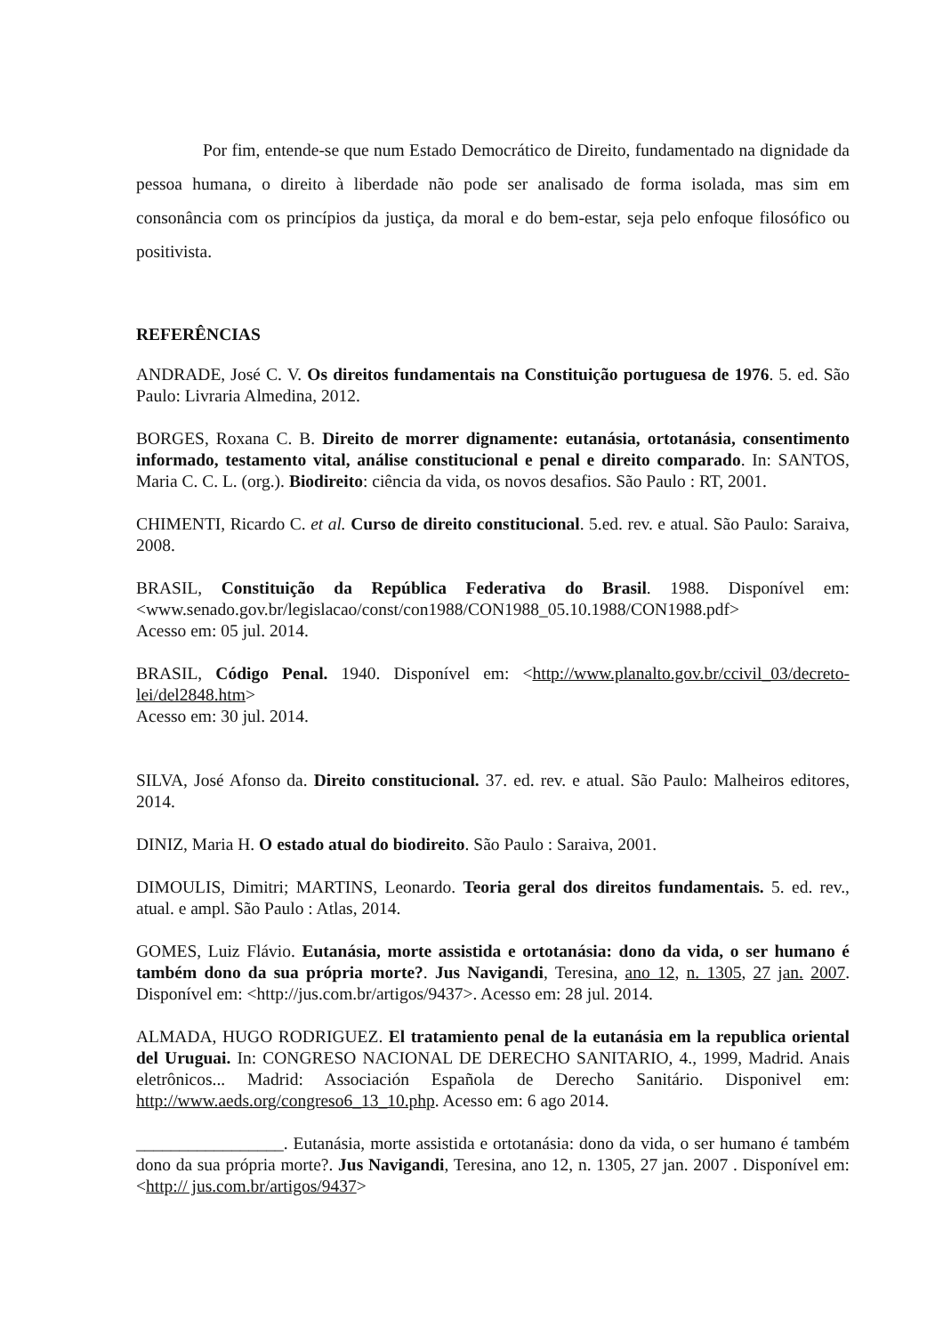Por fim, entende-se que num Estado Democrático de Direito, fundamentado na dignidade da pessoa humana, o direito à liberdade não pode ser analisado de forma isolada, mas sim em consonância com os princípios da justiça, da moral e do bem-estar, seja pelo enfoque filosófico ou positivista.
REFERÊNCIAS
ANDRADE, José C. V. Os direitos fundamentais na Constituição portuguesa de 1976. 5. ed. São Paulo: Livraria Almedina, 2012.
BORGES, Roxana C. B. Direito de morrer dignamente: eutanásia, ortotanásia, consentimento informado, testamento vital, análise constitucional e penal e direito comparado. In: SANTOS, Maria C. C. L. (org.). Biodireito: ciência da vida, os novos desafios. São Paulo : RT, 2001.
CHIMENTI, Ricardo C. et al. Curso de direito constitucional. 5.ed. rev. e atual. São Paulo: Saraiva, 2008.
BRASIL, Constituição da República Federativa do Brasil. 1988. Disponível em: <www.senado.gov.br/legislacao/const/con1988/CON1988_05.10.1988/CON1988.pdf>
Acesso em: 05 jul. 2014.
BRASIL, Código Penal. 1940. Disponível em: <http://www.planalto.gov.br/ccivil_03/decreto-lei/del2848.htm>
Acesso em: 30 jul. 2014.
SILVA, José Afonso da. Direito constitucional. 37. ed. rev. e atual. São Paulo: Malheiros editores, 2014.
DINIZ, Maria H. O estado atual do biodireito. São Paulo : Saraiva, 2001.
DIMOULIS, Dimitri; MARTINS, Leonardo. Teoria geral dos direitos fundamentais. 5. ed. rev., atual. e ampl. São Paulo : Atlas, 2014.
GOMES, Luiz Flávio. Eutanásia, morte assistida e ortotanásia: dono da vida, o ser humano é também dono da sua própria morte?. Jus Navigandi, Teresina, ano 12, n. 1305, 27 jan. 2007. Disponível em: <http://jus.com.br/artigos/9437>. Acesso em: 28 jul. 2014.
ALMADA, HUGO RODRIGUEZ. El tratamiento penal de la eutanásia em la republica oriental del Uruguai. In: CONGRESO NACIONAL DE DERECHO SANITARIO, 4., 1999, Madrid. Anais eletrônicos... Madrid: Associación Española de Derecho Sanitário. Disponivel em: http://www.aeds.org/congreso6_13_10.php. Acesso em: 6 ago 2014.
_________________. Eutanásia, morte assistida e ortotanásia: dono da vida, o ser humano é também dono da sua própria morte?. Jus Navigandi, Teresina, ano 12, n. 1305, 27 jan. 2007 . Disponível em: <http:// jus.com.br/artigos/9437>